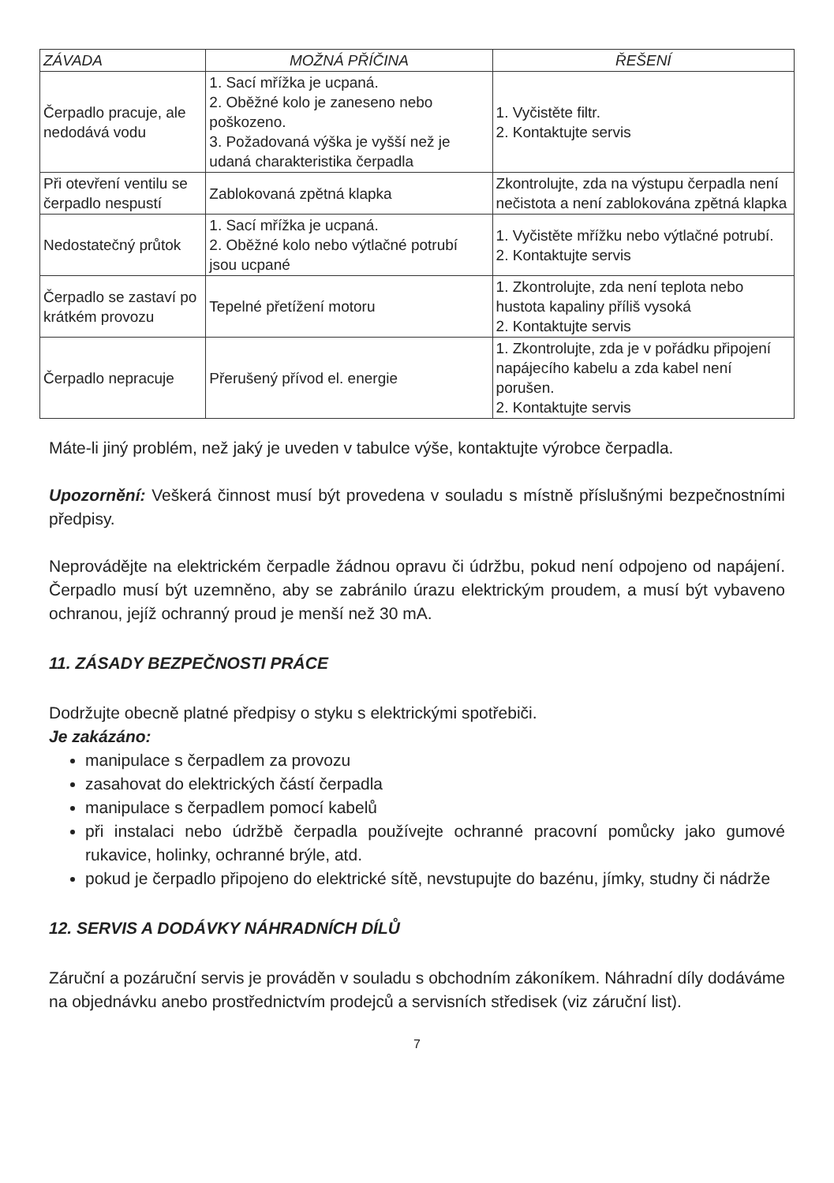| ZÁVADA | MOŽNÁ PŘÍČINA | ŘEŠENÍ |
| --- | --- | --- |
| Čerpadlo pracuje, ale nedodává vodu | 1. Sací mřížka je ucpaná. 2. Oběžné kolo je zaneseno nebo poškozeno. 3. Požadovaná výška je vyšší než je udaná charakteristika čerpadla | 1. Vyčistěte filtr. 2. Kontaktujte servis |
| Při otevření ventilu se čerpadlo nespustí | Zablokovaná zpětná klapka | Zkontrolujte, zda na výstupu čerpadla není nečistota a není zablokována zpětná klapka |
| Nedostatečný průtok | 1. Sací mřížka je ucpaná. 2. Oběžné kolo nebo výtlačné potrubí jsou ucpané | 1. Vyčistěte mřížku nebo výtlačné potrubí. 2. Kontaktujte servis |
| Čerpadlo se zastaví po krátkém provozu | Tepelné přetížení motoru | 1. Zkontrolujte, zda není teplota nebo hustota kapaliny příliš vysoká 2. Kontaktujte servis |
| Čerpadlo nepracuje | Přerušený přívod el. energie | 1. Zkontrolujte, zda je v pořádku připojení napájecího kabelu a zda kabel není porušen. 2. Kontaktujte servis |
Máte-li jiný problém, než jaký je uveden v tabulce výše, kontaktujte výrobce čerpadla.
Upozornění: Veškerá činnost musí být provedena v souladu s místně příslušnými bezpečnostními předpisy.
Neprovádějte na elektrickém čerpadle žádnou opravu či údržbu, pokud není odpojeno od napájení. Čerpadlo musí být uzemněno, aby se zabránilo úrazu elektrickým proudem, a musí být vybaveno ochranou, jejíž ochranný proud je menší než 30 mA.
11. ZÁSADY BEZPEČNOSTI PRÁCE
Dodržujte obecně platné předpisy o styku s elektrickými spotřebiči.
Je zakázáno:
manipulace s čerpadlem za provozu
zasahovat do elektrických částí čerpadla
manipulace s čerpadlem pomocí kabelů
při instalaci nebo údržbě čerpadla používejte ochranné pracovní pomůcky jako gumové rukavice, holinky, ochranné brýle, atd.
pokud je čerpadlo připojeno do elektrické sítě, nevstupujte do bazénu, jímky, studny či nádrže
12. SERVIS A DODÁVKY NÁHRADNÍCH DÍLŮ
Záruční a pozáruční servis je prováděn v souladu s obchodním zákoníkem. Náhradní díly dodáváme na objednávku anebo prostřednictvím prodejců a servisních středisek (viz záruční list).
7